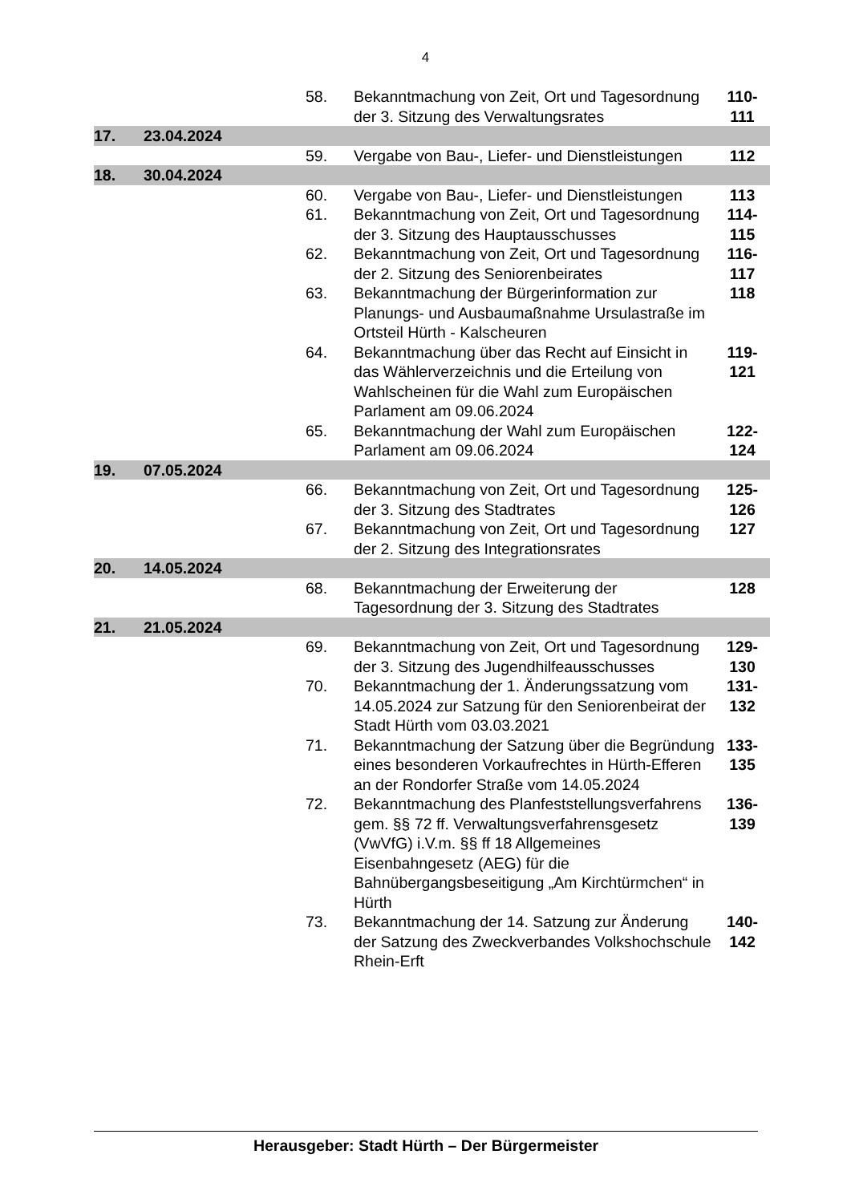4
| | | | 58. | Bekanntmachung von Zeit, Ort und Tagesordnung der 3. Sitzung des Verwaltungsrates | 110- 111 |
| 17. | 23.04.2024 | | | | |
| | | | 59. | Vergabe von Bau-, Liefer- und Dienstleistungen | 112 |
| 18. | 30.04.2024 | | | | |
| | | | 60. | Vergabe von Bau-, Liefer- und Dienstleistungen | 113 |
| | | | 61. | Bekanntmachung von Zeit, Ort und Tagesordnung der 3. Sitzung des Hauptausschusses | 114- 115 |
| | | | 62. | Bekanntmachung von Zeit, Ort und Tagesordnung der 2. Sitzung des Seniorenbeirates | 116- 117 |
| | | | 63. | Bekanntmachung der Bürgerinformation zur Planungs- und Ausbaumaßnahme Ursulastraße im Ortsteil Hürth - Kalscheuren | 118 |
| | | | 64. | Bekanntmachung über das Recht auf Einsicht in das Wählerverzeichnis und die Erteilung von Wahlscheinen für die Wahl zum Europäischen Parlament am 09.06.2024 | 119- 121 |
| | | | 65. | Bekanntmachung der Wahl zum Europäischen Parlament am 09.06.2024 | 122- 124 |
| 19. | 07.05.2024 | | | | |
| | | | 66. | Bekanntmachung von Zeit, Ort und Tagesordnung der 3. Sitzung des Stadtrates | 125- 126 |
| | | | 67. | Bekanntmachung von Zeit, Ort und Tagesordnung der 2. Sitzung des Integrationsrates | 127 |
| 20. | 14.05.2024 | | | | |
| | | | 68. | Bekanntmachung der Erweiterung der Tagesordnung der 3. Sitzung des Stadtrates | 128 |
| 21. | 21.05.2024 | | | | |
| | | | 69. | Bekanntmachung von Zeit, Ort und Tagesordnung der 3. Sitzung des Jugendhilfeausschusses | 129- 130 |
| | | | 70. | Bekanntmachung der 1. Änderungssatzung vom 14.05.2024 zur Satzung für den Seniorenbeirat der Stadt Hürth vom 03.03.2021 | 131- 132 |
| | | | 71. | Bekanntmachung der Satzung über die Begründung eines besonderen Vorkaufrechtes in Hürth-Efferen an der Rondorfer Straße vom 14.05.2024 | 133- 135 |
| | | | 72. | Bekanntmachung des Planfeststellungsverfahrens gem. §§ 72 ff. Verwaltungsverfahrensgesetz (VwVfG) i.V.m. §§ ff 18 Allgemeines Eisenbahngesetz (AEG) für die Bahnübergangsbeseitigung „Am Kirchtürmchen“ in Hürth | 136- 139 |
| | | | 73. | Bekanntmachung der 14. Satzung zur Änderung der Satzung des Zweckverbandes Volkshochschule Rhein-Erft | 140- 142 |
Herausgeber: Stadt Hürth – Der Bürgermeister